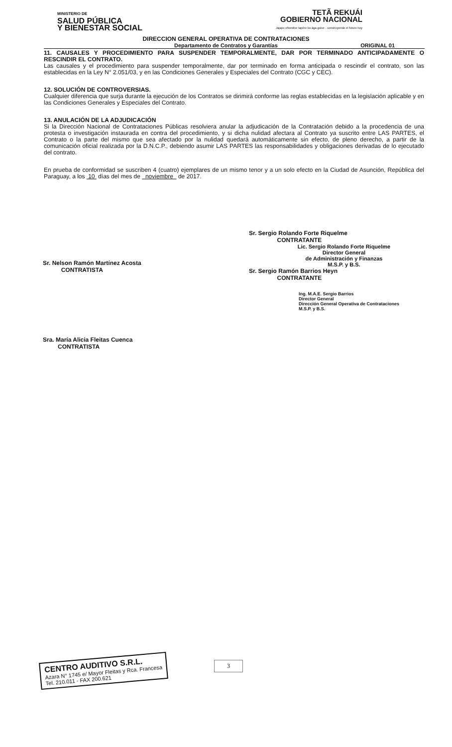MINISTERIO DE
SALUD PÚBLICA
Y BIENESTAR SOCIAL
TETÃ REKUÁI
GOBIERNO NACIONAL
Jajapo oñondive tapére ko ága guive · construyendo el futuro hoy
DIRECCION GENERAL OPERATIVA DE CONTRATACIONES
Departamento de Contratos y Garantías ORIGINAL 01
11. CAUSALES Y PROCEDIMIENTO PARA SUSPENDER TEMPORALMENTE, DAR POR TERMINADO ANTICIPADAMENTE O RESCINDIR EL CONTRATO.
Las causales y el procedimiento para suspender temporalmente, dar por terminado en forma anticipada o rescindir el contrato, son las establecidas en la Ley N° 2.051/03, y en las Condiciones Generales y Especiales del Contrato (CGC y CEC).
12. SOLUCIÓN DE CONTROVERSIAS.
Cualquier diferencia que surja durante la ejecución de los Contratos se dirimirá conforme las reglas establecidas en la legislación aplicable y en las Condiciones Generales y Especiales del Contrato.
13. ANULACIÓN DE LA ADJUDICACIÓN
Si la Dirección Nacional de Contrataciones Públicas resolviera anular la adjudicación de la Contratación debido a la procedencia de una protesta o investigación instaurada en contra del procedimiento, y si dicha nulidad afectara al Contrato ya suscrito entre LAS PARTES, el Contrato o la parte del mismo que sea afectado por la nulidad quedará automáticamente sin efecto, de pleno derecho, a partir de la comunicación oficial realizada por la D.N.C.P., debiendo asumir LAS PARTES las responsabilidades y obligaciones derivadas de lo ejecutado del contrato.
En prueba de conformidad se suscriben 4 (cuatro) ejemplares de un mismo tenor y a un solo efecto en la Ciudad de Asunción, República del Paraguay, a los 10 días del mes de noviembre de 2017.
Sr. Nelson Ramón Martínez Acosta
CONTRATISTA
Sra. María Alicia Fleitas Cuenca
CONTRATISTA
Sr. Sergio Rolando Forte Riquelme
CONTRATANTE
Lic. Sergio Rolando Forte Riquelme
Director General
de Administración y Finanzas
M.S.P. y B.S.
Sr. Sergio Ramón Barrios Heyn
CONTRATANTE
Ing. M.A.E. Sergio Barrios
Director General
Dirección General Operativa de Contrataciones
M.S.P. y B.S.
CENTRO AUDITIVO S.R.L.
Azara N° 1745 e/ Mayor Fleitas y Rca. Francesa
Tel. 210.011 - FAX 200.621
3